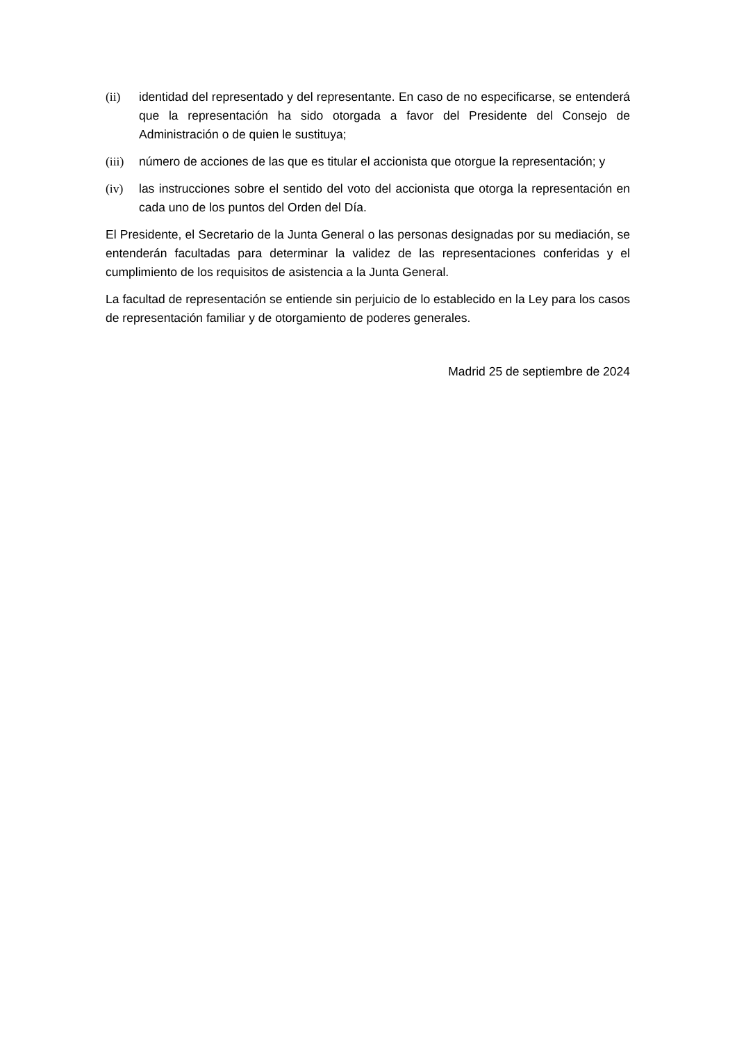(ii) identidad del representado y del representante. En caso de no especificarse, se entenderá que la representación ha sido otorgada a favor del Presidente del Consejo de Administración o de quien le sustituya;
(iii)
número de acciones de las que es titular el accionista que otorgue la representación; y
(iv) las instrucciones sobre el sentido del voto del accionista que otorga la representación en cada uno de los puntos del Orden del Día.
El Presidente, el Secretario de la Junta General o las personas designadas por su mediación, se entenderán facultadas para determinar la validez de las representaciones conferidas y el cumplimiento de los requisitos de asistencia a la Junta General.
La facultad de representación se entiende sin perjuicio de lo establecido en la Ley para los casos de representación familiar y de otorgamiento de poderes generales.
Madrid 25 de septiembre de 2024